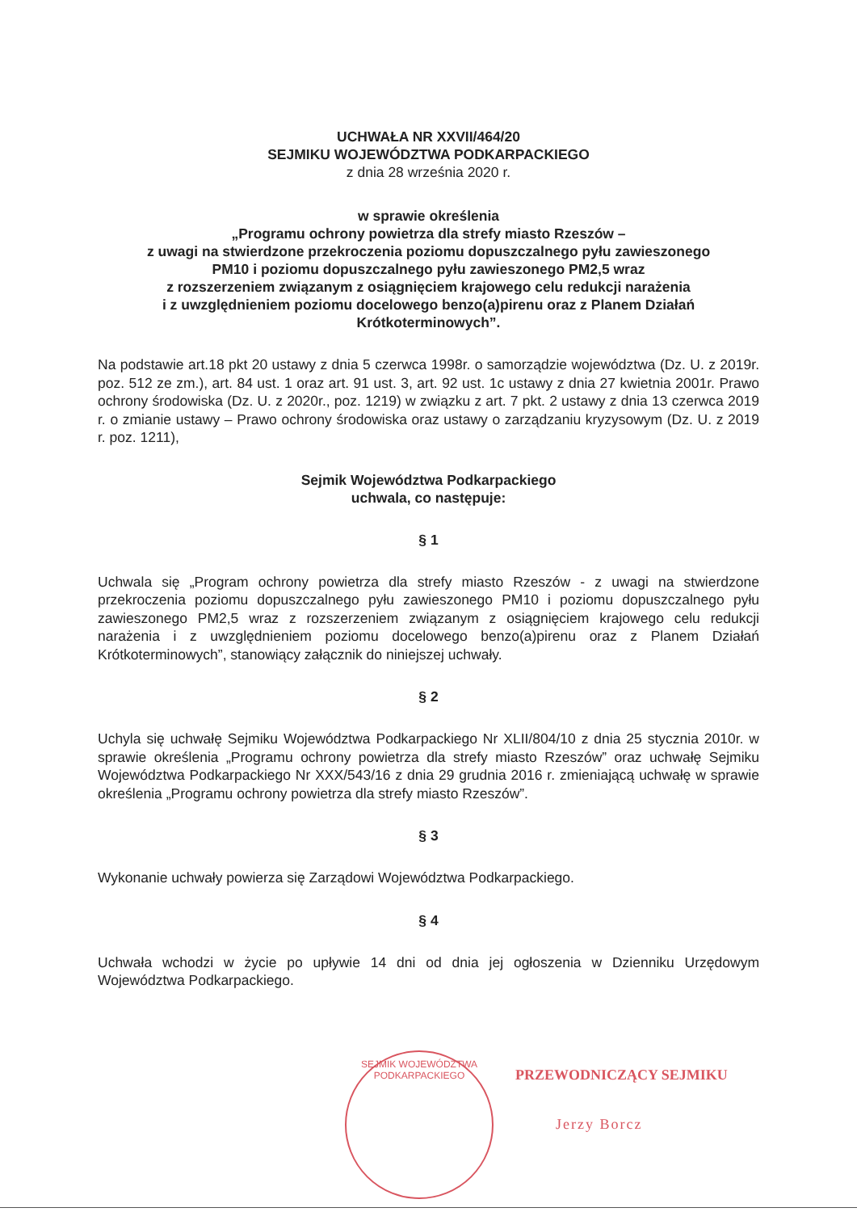UCHWAŁA NR XXVII/464/20
SEJMIKU WOJEWÓDZTWA PODKARPACKIEGO
z dnia 28 września 2020 r.
w sprawie określenia
„Programu ochrony powietrza dla strefy miasto Rzeszów –
z uwagi na stwierdzone przekroczenia poziomu dopuszczalnego pyłu zawieszonego
PM10 i poziomu dopuszczalnego pyłu zawieszonego PM2,5 wraz
z rozszerzeniem związanym z osiągnięciem krajowego celu redukcji narażenia
i z uwzględnieniem poziomu docelowego benzo(a)pirenu oraz z Planem Działań
Krótkoterminowych”.
Na podstawie art.18 pkt 20 ustawy z dnia 5 czerwca 1998r. o samorządzie województwa (Dz. U. z 2019r. poz. 512 ze zm.), art. 84 ust. 1 oraz art. 91 ust. 3, art. 92 ust. 1c ustawy z dnia 27 kwietnia 2001r. Prawo ochrony środowiska (Dz. U. z 2020r., poz. 1219) w związku z art. 7 pkt. 2 ustawy z dnia 13 czerwca 2019 r. o zmianie ustawy – Prawo ochrony środowiska oraz ustawy o zarządzaniu kryzysowym (Dz. U. z 2019 r. poz. 1211),
Sejmik Województwa Podkarpackiego
uchwala, co następuje:
§ 1
Uchwala się „Program ochrony powietrza dla strefy miasto Rzeszów - z uwagi na stwierdzone przekroczenia poziomu dopuszczalnego pyłu zawieszonego PM10 i poziomu dopuszczalnego pyłu zawieszonego PM2,5 wraz z rozszerzeniem związanym z osiągnięciem krajowego celu redukcji narażenia i z uwzględnieniem poziomu docelowego benzo(a)pirenu oraz z Planem Działań Krótkoterminowych”, stanowiący załącznik do niniejszej uchwały.
§ 2
Uchyla się uchwałę Sejmiku Województwa Podkarpackiego Nr XLII/804/10 z dnia 25 stycznia 2010r. w sprawie określenia „Programu ochrony powietrza dla strefy miasto Rzeszów” oraz uchwałę Sejmiku Województwa Podkarpackiego Nr XXX/543/16 z dnia 29 grudnia 2016 r. zmieniającą uchwałę w sprawie określenia „Programu ochrony powietrza dla strefy miasto Rzeszów”.
§ 3
Wykonanie uchwały powierza się Zarządowi Województwa Podkarpackiego.
§ 4
Uchwała wchodzi w życie po upływie 14 dni od dnia jej ogłoszenia w Dzienniku Urzędowym Województwa Podkarpackiego.
SEJMIK WOJEWÓDZTWA PODKARPACKIEGO
PRZEWODNICZĄCY SEJMIKU
Jerzy Borcz